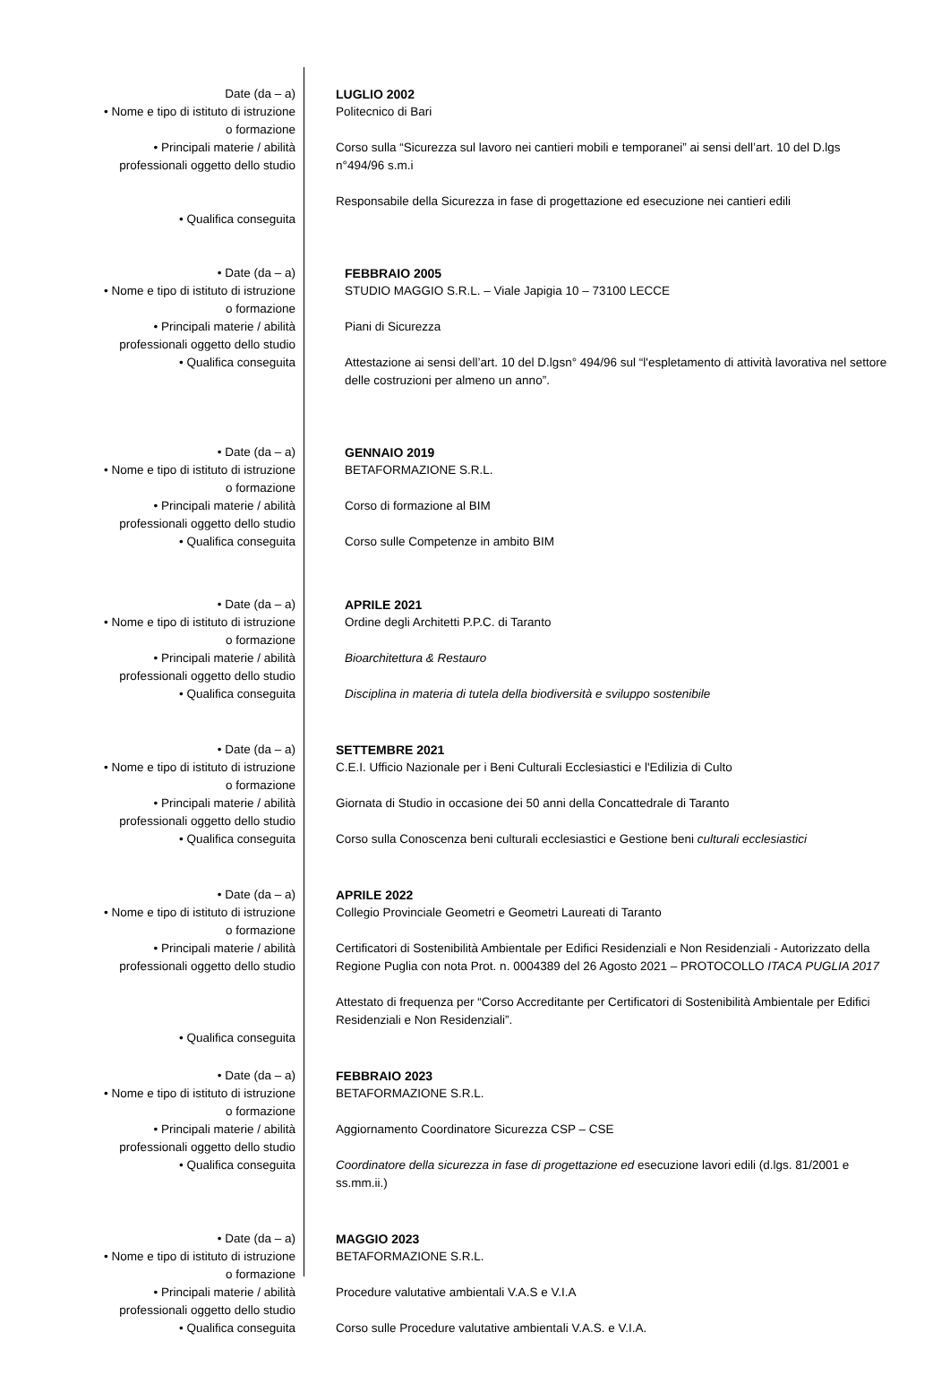Date (da – a)
• Nome e tipo di istituto di istruzione
o formazione
• Principali materie / abilità
professionali oggetto dello studio
• Qualifica conseguita
LUGLIO 2002
Politecnico di Bari
Corso sulla “Sicurezza sul lavoro nei cantieri mobili e temporanei” ai sensi dell’art. 10 del D.lgs n°494/96 s.m.i
Responsabile della Sicurezza in fase di progettazione ed esecuzione nei cantieri edili
• Date (da – a)
• Nome e tipo di istituto di istruzione
o formazione
• Principali materie / abilità
professionali oggetto dello studio
• Qualifica conseguita
FEBBRAIO 2005
STUDIO MAGGIO S.R.L. – Viale Japigia 10 – 73100 LECCE
Piani di Sicurezza
Attestazione ai sensi dell’art. 10 del D.lgsn° 494/96 sul “l'espletamento di attività lavorativa nel settore delle costruzioni per almeno un anno”.
• Date (da – a)
• Nome e tipo di istituto di istruzione
o formazione
• Principali materie / abilità
professionali oggetto dello studio
• Qualifica conseguita
GENNAIO 2019
BETAFORMAZIONE S.R.L.
Corso di formazione al BIM
Corso sulle Competenze in ambito BIM
• Date (da – a)
• Nome e tipo di istituto di istruzione
o formazione
• Principali materie / abilità
professionali oggetto dello studio
• Qualifica conseguita
APRILE 2021
Ordine degli Architetti P.P.C. di Taranto
Bioarchitettura & Restauro
Disciplina in materia di tutela della biodiversità e sviluppo sostenibile
• Date (da – a)
• Nome e tipo di istituto di istruzione
o formazione
• Principali materie / abilità
professionali oggetto dello studio
• Qualifica conseguita
SETTEMBRE 2021
C.E.I. Ufficio Nazionale per i Beni Culturali Ecclesiastici e l'Edilizia di Culto
Giornata di Studio in occasione dei 50 anni della Concattedrale di Taranto
Corso sulla Conoscenza beni culturali ecclesiastici e Gestione beni culturali ecclesiastici
• Date (da – a)
• Nome e tipo di istituto di istruzione
o formazione
• Principali materie / abilità
professionali oggetto dello studio
• Qualifica conseguita
APRILE 2022
Collegio Provinciale Geometri e Geometri Laureati di Taranto
Certificatori di Sostenibilità Ambientale per Edifici Residenziali e Non Residenziali - Autorizzato della Regione Puglia con nota Prot. n. 0004389 del 26 Agosto 2021 – PROTOCOLLO ITACA PUGLIA 2017
Attestato di frequenza per “Corso Accreditante per Certificatori di Sostenibilità Ambientale per Edifici Residenziali e Non Residenziali”.
• Date (da – a)
• Nome e tipo di istituto di istruzione
o formazione
• Principali materie / abilità
professionali oggetto dello studio
• Qualifica conseguita
FEBBRAIO 2023
BETAFORMAZIONE S.R.L.
Aggiornamento Coordinatore Sicurezza CSP – CSE
Coordinatore della sicurezza in fase di progettazione ed esecuzione lavori edili (d.lgs. 81/2001 e ss.mm.ii.)
• Date (da – a)
• Nome e tipo di istituto di istruzione
o formazione
• Principali materie / abilità
professionali oggetto dello studio
• Qualifica conseguita
MAGGIO 2023
BETAFORMAZIONE S.R.L.
Procedure valutative ambientali V.A.S e V.I.A
Corso sulle Procedure valutative ambientali V.A.S. e V.I.A.